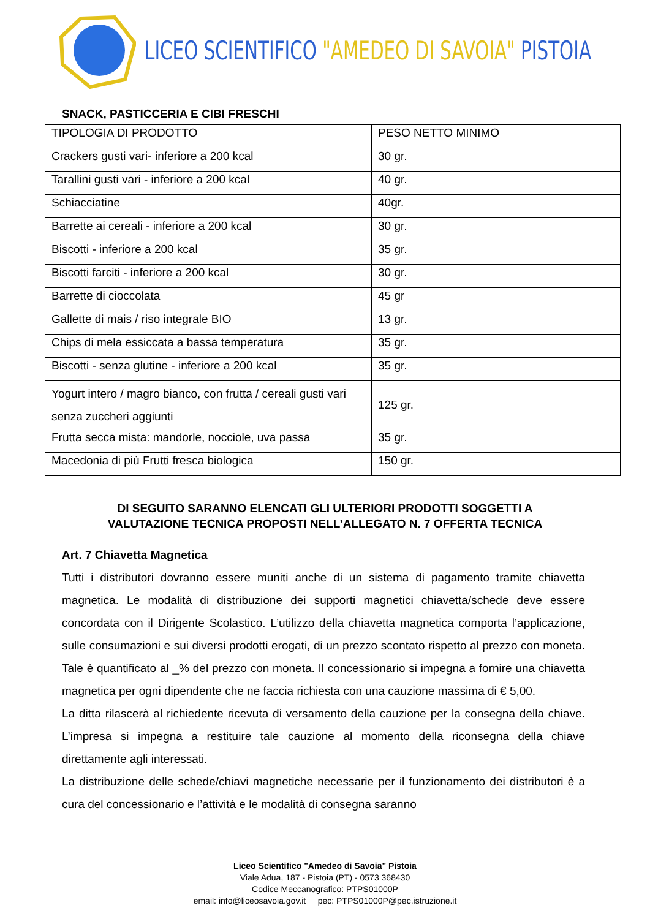LICEO SCIENTIFICO "AMEDEO DI SAVOIA" PISTOIA
SNACK, PASTICCERIA E CIBI FRESCHI
| TIPOLOGIA DI PRODOTTO | PESO NETTO MINIMO |
| Crackers gusti vari- inferiore a 200 kcal | 30 gr. |
| Tarallini gusti vari - inferiore a 200 kcal | 40 gr. |
| Schiacciatine | 40gr. |
| Barrette ai cereali - inferiore a 200 kcal | 30 gr. |
| Biscotti - inferiore a 200 kcal | 35 gr. |
| Biscotti farciti - inferiore a 200 kcal | 30 gr. |
| Barrette di cioccolata | 45 gr |
| Gallette di mais / riso integrale BIO | 13 gr. |
| Chips di mela essiccata a bassa temperatura | 35 gr. |
| Biscotti - senza glutine - inferiore a 200 kcal | 35 gr. |
| Yogurt intero / magro bianco, con frutta / cereali gusti vari senza zuccheri aggiunti | 125 gr. |
| Frutta secca mista: mandorle, nocciole, uva passa | 35 gr. |
| Macedonia di più Frutti fresca biologica | 150 gr. |
DI SEGUITO SARANNO ELENCATI GLI ULTERIORI PRODOTTI SOGGETTI A
VALUTAZIONE TECNICA PROPOSTI NELL’ALLEGATO N. 7 OFFERTA TECNICA
Art. 7 Chiavetta Magnetica
Tutti i distributori dovranno essere muniti anche di un sistema di pagamento tramite chiavetta magnetica. Le modalità di distribuzione dei supporti magnetici chiavetta/schede deve essere concordata con il Dirigente Scolastico. L’utilizzo della chiavetta magnetica comporta l’applicazione, sulle consumazioni e sui diversi prodotti erogati, di un prezzo scontato rispetto al prezzo con moneta. Tale è quantificato al _% del prezzo con moneta. Il concessionario si impegna a fornire una chiavetta magnetica per ogni dipendente che ne faccia richiesta con una cauzione massima di € 5,00.
La ditta rilascerà al richiedente ricevuta di versamento della cauzione per la consegna della chiave. L’impresa si impegna a restituire tale cauzione al momento della riconsegna della chiave direttamente agli interessati.
La distribuzione delle schede/chiavi magnetiche necessarie per il funzionamento dei distributori è a cura del concessionario e l’attività e le modalità di consegna saranno
Liceo Scientifico "Amedeo di Savoia" Pistoia
Viale Adua, 187 - Pistoia (PT) - 0573 368430
Codice Meccanografico: PTPS01000P
email: info@liceosavoia.gov.it pec: PTPS01000P@pec.istruzione.it